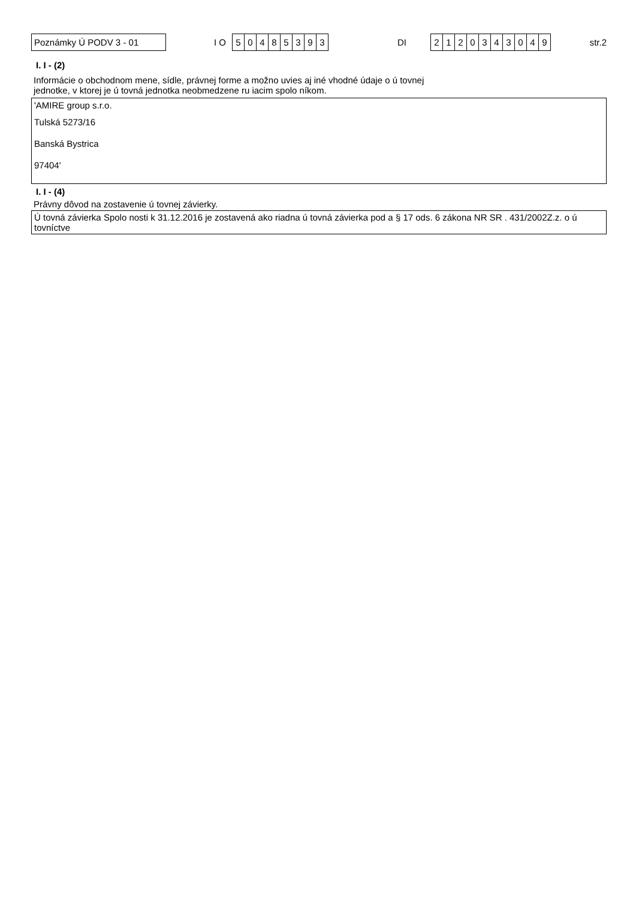Poznámky Ú PODV 3 - 01
I O
50485393
DI
2120343049
str.2
I. I - (2)
Informácie o obchodnom mene, sídle, právnej forme a možno uvies aj iné vhodné údaje o ú tovnej
jednotke, v ktorej je ú tovná jednotka neobmedzene ru iacim spolo níkom.
'AMIRE group s.r.o.
Tulská 5273/16
Banská Bystrica
97404'
I. I - (4)
Právny dôvod na zostavenie ú tovnej závierky.
Ú tovná závierka Spolo nosti k 31.12.2016 je zostavená ako riadna ú tovná závierka pod a § 17 ods. 6 zákona NR SR . 431/2002Z.z. o ú tovníctve